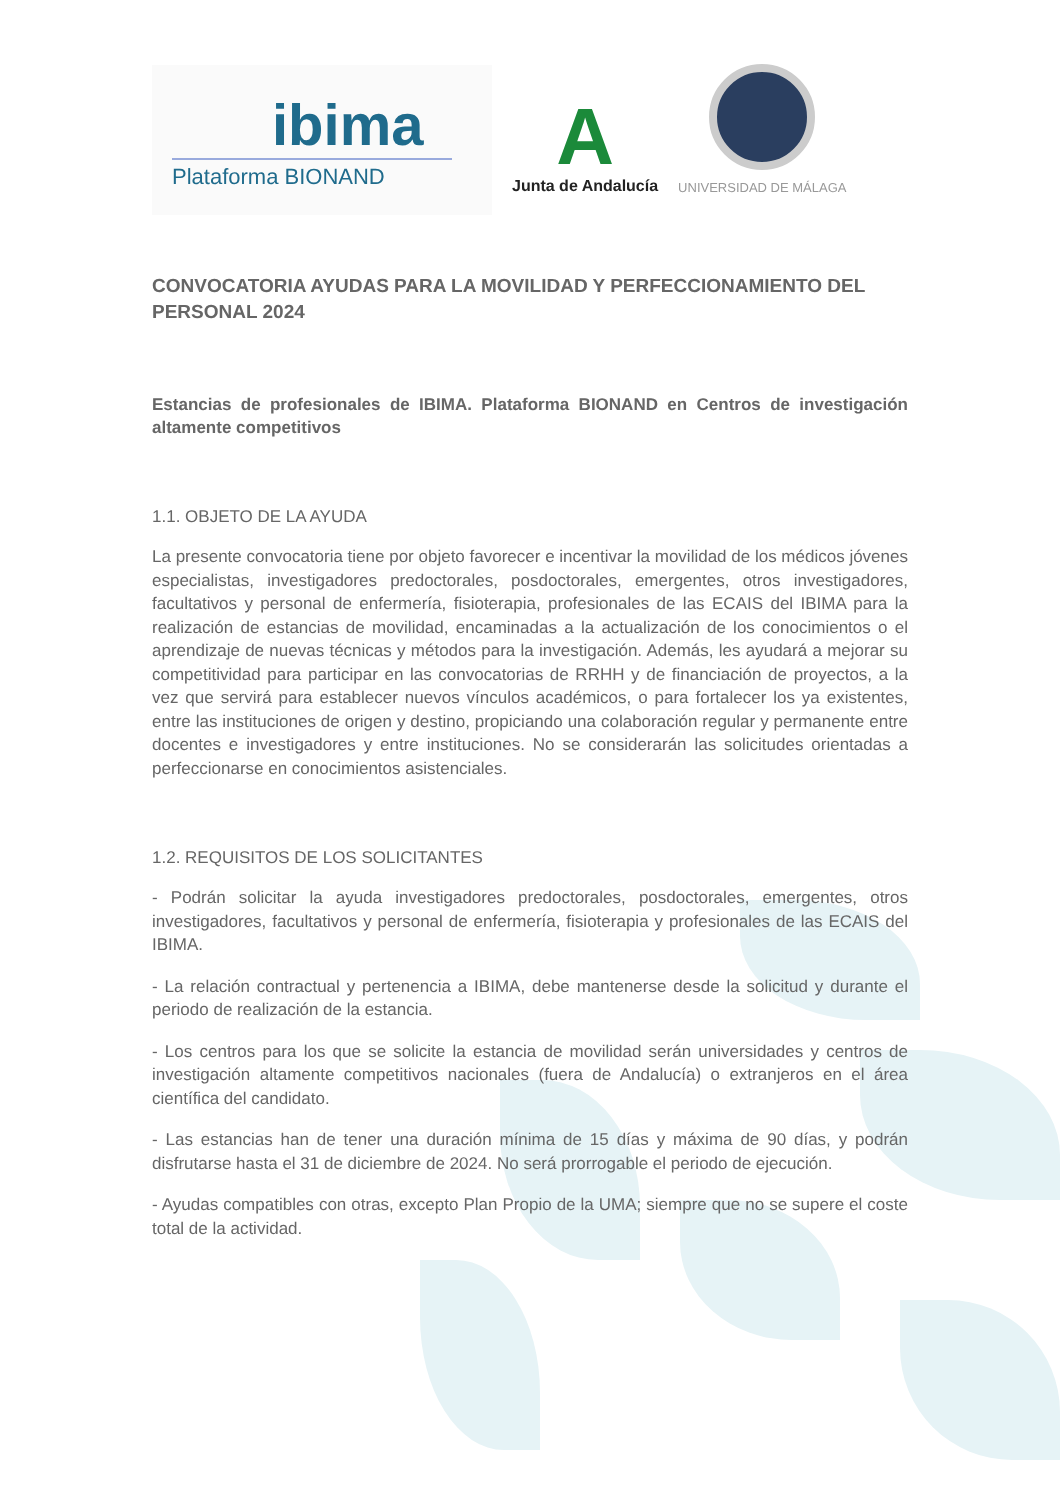ibima
Plataforma BIONAND
A
Junta de Andalucía
UNIVERSIDAD DE MÁLAGA
CONVOCATORIA AYUDAS PARA LA MOVILIDAD Y PERFECCIONAMIENTO DEL PERSONAL 2024
Estancias de profesionales de IBIMA. Plataforma BIONAND en Centros de investigación altamente competitivos
1.1. OBJETO DE LA AYUDA
La presente convocatoria tiene por objeto favorecer e incentivar la movilidad de los médicos jóvenes especialistas, investigadores predoctorales, posdoctorales, emergentes, otros investigadores, facultativos y personal de enfermería, fisioterapia, profesionales de las ECAIS del IBIMA para la realización de estancias de movilidad, encaminadas a la actualización de los conocimientos o el aprendizaje de nuevas técnicas y métodos para la investigación. Además, les ayudará a mejorar su competitividad para participar en las convocatorias de RRHH y de financiación de proyectos, a la vez que servirá para establecer nuevos vínculos académicos, o para fortalecer los ya existentes, entre las instituciones de origen y destino, propiciando una colaboración regular y permanente entre docentes e investigadores y entre instituciones. No se considerarán las solicitudes orientadas a perfeccionarse en conocimientos asistenciales.
1.2. REQUISITOS DE LOS SOLICITANTES
- Podrán solicitar la ayuda investigadores predoctorales, posdoctorales, emergentes, otros investigadores, facultativos y personal de enfermería, fisioterapia y profesionales de las ECAIS del IBIMA.
- La relación contractual y pertenencia a IBIMA, debe mantenerse desde la solicitud y durante el periodo de realización de la estancia.
- Los centros para los que se solicite la estancia de movilidad serán universidades y centros de investigación altamente competitivos nacionales (fuera de Andalucía) o extranjeros en el área científica del candidato.
- Las estancias han de tener una duración mínima de 15 días y máxima de 90 días, y podrán disfrutarse hasta el 31 de diciembre de 2024. No será prorrogable el periodo de ejecución.
- Ayudas compatibles con otras, excepto Plan Propio de la UMA; siempre que no se supere el coste total de la actividad.